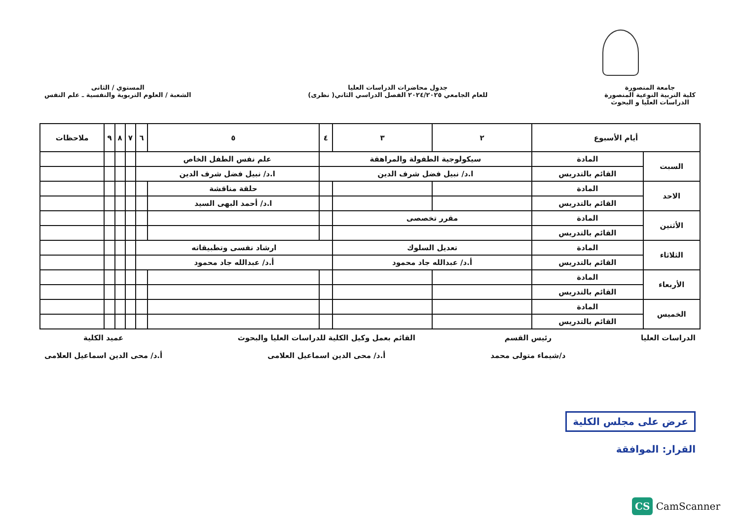جامعة المنصورة
كلية التربية النوعية المنصورة
الدراسات العليا و البحوث
جدول محاضرات الدراسات العليا
للعام الجامعي ٢٠٢٤/٢٠٢٥ الفصل الدراسي الثاني( نظرى)
المستوي / الثانى
الشعبة / العلوم التربوية والنفسية ـ علم النفس
| أيام الأسبوع | | ٢ | ٣ | ٤ | ٥ | ٦ | ٧ | ٨ | ٩ | ملاحظات |
| --- | --- | --- | --- | --- | --- | --- | --- | --- | --- | --- |
| السبت | المادة | سيكولوجية الطفولة والمراهقة | | | علم نفس الطفل الخاص | | | | | |
| | القائم بالتدريس | ا.د/ نبيل فضل شرف الدين | | | ا.د/ نبيل فضل شرف الدين | | | | | |
| الاحد | المادة | | | | حلقة مناقشة | | | | | |
| | القائم بالتدريس | | | | ا.د/ أحمد البهى السيد | | | | | |
| الأثنين | المادة | مقرر تخصصى | | | | | | | | |
| | القائم بالتدريس | | | | | | | | | |
| الثلاثاء | المادة | تعديل السلوك | | ارشاد نفسى وتطبيقاته | | | | | | |
| | القائم بالتدريس | أ.د/ عبدالله جاد محمود | | أ.د/ عبدالله جاد محمود | | | | | | |
| الأربعاء | المادة | | | | | | | | | |
| | القائم بالتدريس | | | | | | | | | |
| الخميس | المادة | | | | | | | | | |
| | القائم بالتدريس | | | | | | | | | |
الدراسات العليا رئيس القسم
د/شيماء متولى محمد
القائم بعمل وكيل الكلية للدراسات العليا والبحوث
أ.د/ محى الدين اسماعيل العلامى
عميد الكلية
أ.د/ محى الدين اسماعيل العلامى
عرض على مجلس الكلية
القرار: الموافقة
CS CamScanner